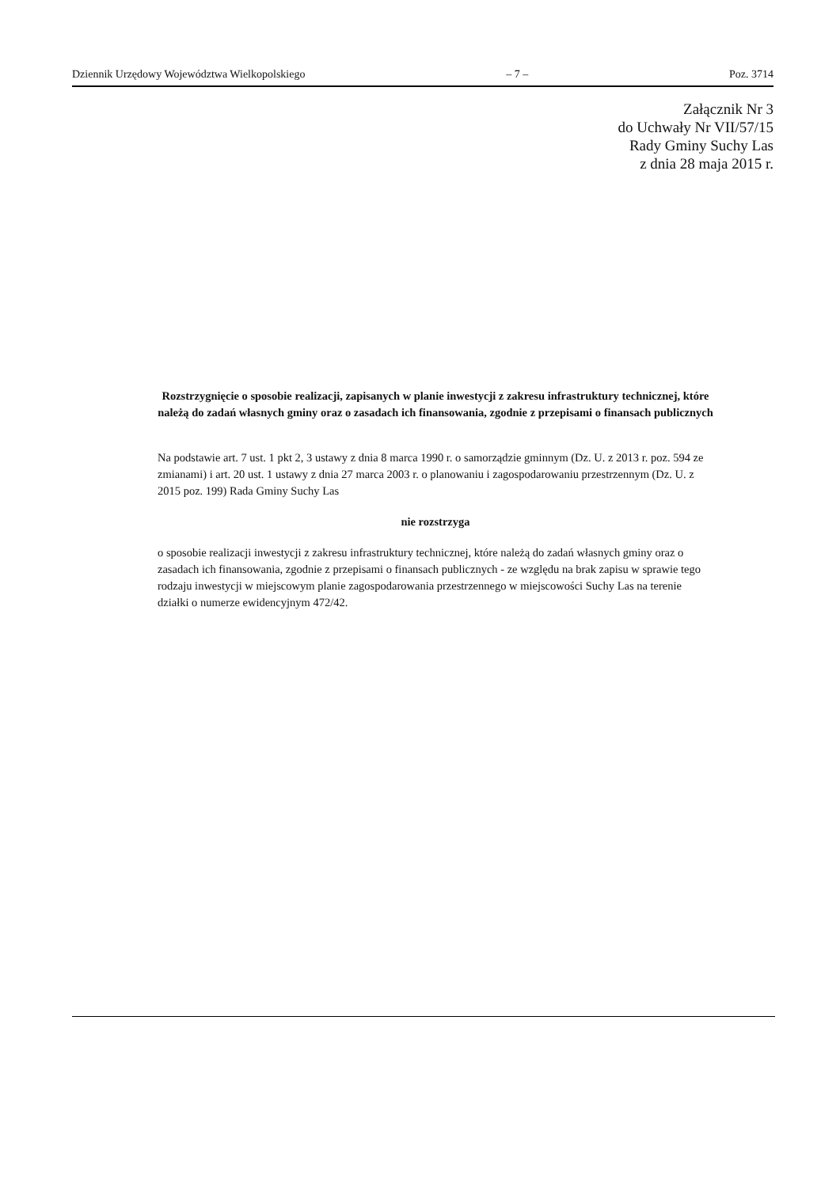Dziennik Urzędowy Województwa Wielkopolskiego – 7 – Poz. 3714
Załącznik Nr 3
do Uchwały Nr VII/57/15
Rady Gminy Suchy Las
z dnia 28 maja 2015 r.
Rozstrzygnięcie o sposobie realizacji, zapisanych w planie inwestycji z zakresu infrastruktury technicznej, które należą do zadań własnych gminy oraz o zasadach ich finansowania, zgodnie z przepisami o finansach publicznych
Na podstawie art. 7 ust. 1 pkt 2, 3 ustawy z dnia 8 marca 1990 r. o samorządzie gminnym (Dz. U. z 2013 r. poz. 594 ze zmianami) i art. 20 ust. 1 ustawy z dnia 27 marca 2003 r. o planowaniu i zagospodarowaniu przestrzennym (Dz. U. z 2015 poz. 199) Rada Gminy Suchy Las
nie rozstrzyga
o sposobie realizacji inwestycji z zakresu infrastruktury technicznej, które należą do zadań własnych gminy oraz o zasadach ich finansowania, zgodnie z przepisami o finansach publicznych - ze względu na brak zapisu w sprawie tego rodzaju inwestycji w miejscowym planie zagospodarowania przestrzennego w miejscowości Suchy Las na terenie działki o numerze ewidencyjnym 472/42.